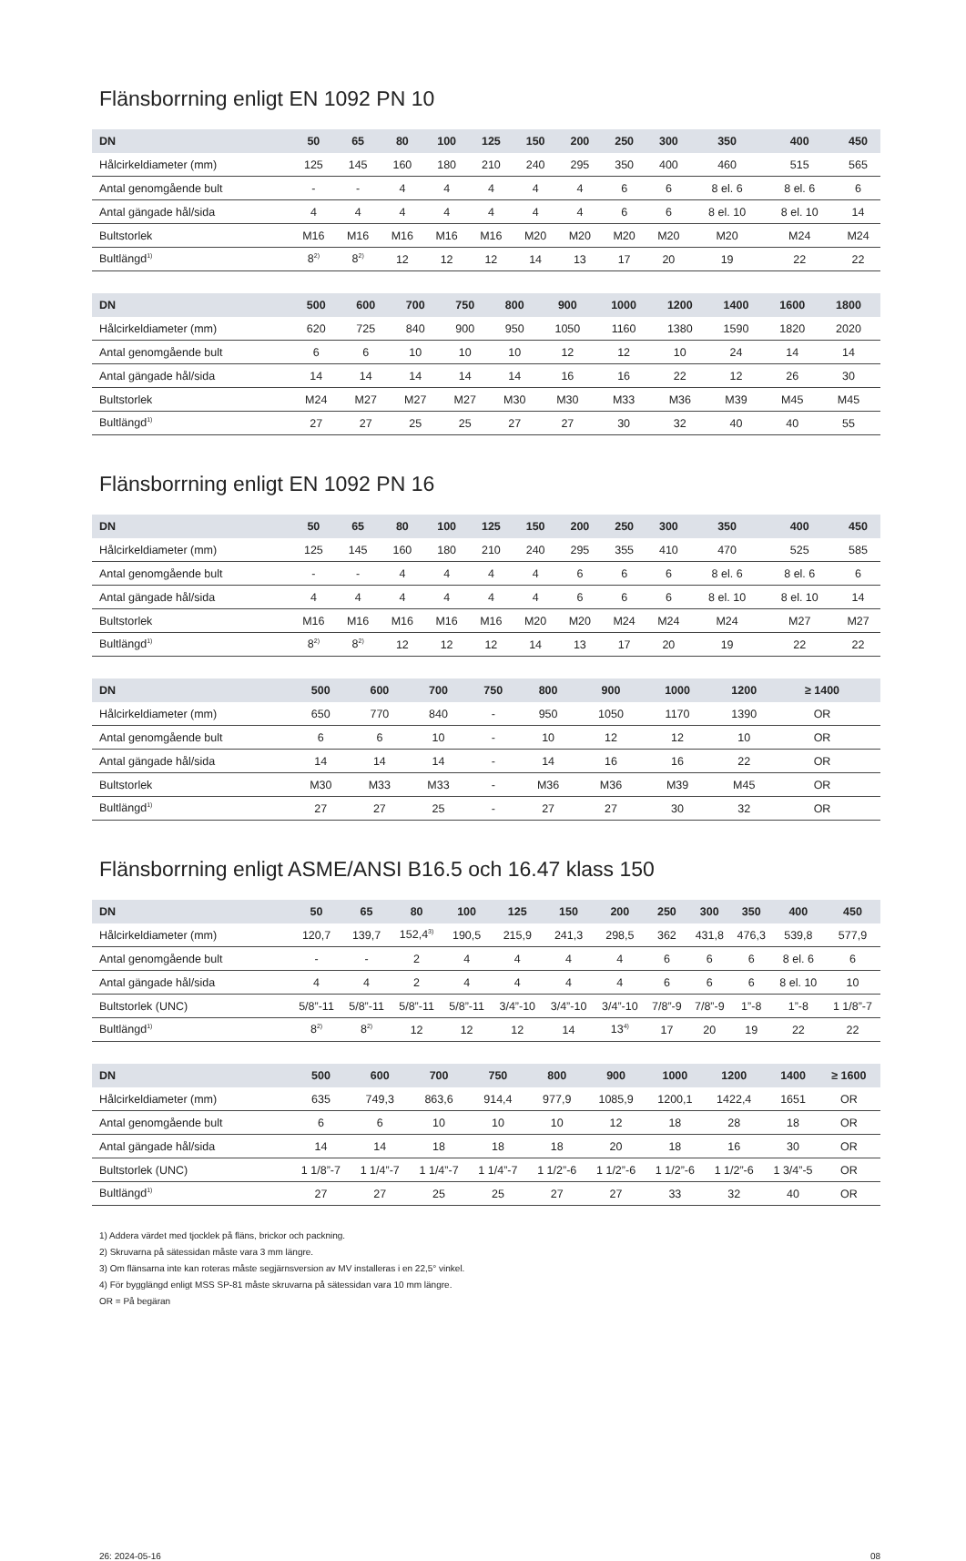Flänsborrning enligt EN 1092 PN 10
| DN | 50 | 65 | 80 | 100 | 125 | 150 | 200 | 250 | 300 | 350 | 400 | 450 |
| --- | --- | --- | --- | --- | --- | --- | --- | --- | --- | --- | --- | --- |
| Hålcirkeldiameter (mm) | 125 | 145 | 160 | 180 | 210 | 240 | 295 | 350 | 400 | 460 | 515 | 565 |
| Antal genomgående bult | - | - | 4 | 4 | 4 | 4 | 4 | 6 | 6 | 8 el. 6 | 8 el. 6 | 6 |
| Antal gängade hål/sida | 4 | 4 | 4 | 4 | 4 | 4 | 4 | 6 | 6 | 8 el. 10 | 8 el. 10 | 14 |
| Bultstorlek | M16 | M16 | M16 | M16 | M16 | M20 | M20 | M20 | M20 | M20 | M24 | M24 |
| Bultlängd<sup>1)</sup> | 8<sup>2)</sup> | 8<sup>2)</sup> | 12 | 12 | 12 | 14 | 13 | 17 | 20 | 19 | 22 | 22 |
| DN | 500 | 600 | 700 | 750 | 800 | 900 | 1000 | 1200 | 1400 | 1600 | 1800 | |
| --- | --- | --- | --- | --- | --- | --- | --- | --- | --- | --- | --- | --- |
| Hålcirkeldiameter (mm) | 620 | 725 | 840 | 900 | 950 | 1050 | 1160 | 1380 | 1590 | 1820 | 2020 | |
| Antal genomgående bult | 6 | 6 | 10 | 10 | 10 | 12 | 12 | 10 | 24 | 14 | 14 | |
| Antal gängade hål/sida | 14 | 14 | 14 | 14 | 14 | 16 | 16 | 22 | 12 | 26 | 30 | |
| Bultstorlek | M24 | M27 | M27 | M27 | M30 | M30 | M33 | M36 | M39 | M45 | M45 | |
| Bultlängd<sup>1)</sup> | 27 | 27 | 25 | 25 | 27 | 27 | 30 | 32 | 40 | 40 | 55 | |
Flänsborrning enligt EN 1092 PN 16
| DN | 50 | 65 | 80 | 100 | 125 | 150 | 200 | 250 | 300 | 350 | 400 | 450 |
| --- | --- | --- | --- | --- | --- | --- | --- | --- | --- | --- | --- | --- |
| Hålcirkeldiameter (mm) | 125 | 145 | 160 | 180 | 210 | 240 | 295 | 355 | 410 | 470 | 525 | 585 |
| Antal genomgående bult | - | - | 4 | 4 | 4 | 4 | 6 | 6 | 6 | 8 el. 6 | 8 el. 6 | 6 |
| Antal gängade hål/sida | 4 | 4 | 4 | 4 | 4 | 4 | 6 | 6 | 6 | 8 el. 10 | 8 el. 10 | 14 |
| Bultstorlek | M16 | M16 | M16 | M16 | M16 | M20 | M20 | M24 | M24 | M24 | M27 | M27 |
| Bultlängd<sup>1)</sup> | 8<sup>2)</sup> | 8<sup>2)</sup> | 12 | 12 | 12 | 14 | 13 | 17 | 20 | 19 | 22 | 22 |
| DN | 500 | 600 | 700 | 750 | 800 | 900 | 1000 | 1200 | ≥ 1400 | | | |
| --- | --- | --- | --- | --- | --- | --- | --- | --- | --- | --- | --- | --- |
| Hålcirkeldiameter (mm) | 650 | 770 | 840 | - | 950 | 1050 | 1170 | 1390 | OR | | | |
| Antal genomgående bult | 6 | 6 | 10 | - | 10 | 12 | 12 | 10 | OR | | | |
| Antal gängade hål/sida | 14 | 14 | 14 | - | 14 | 16 | 16 | 22 | OR | | | |
| Bultstorlek | M30 | M33 | M33 | - | M36 | M36 | M39 | M45 | OR | | | |
| Bultlängd<sup>1)</sup> | 27 | 27 | 25 | - | 27 | 27 | 30 | 32 | OR | | | |
Flänsborrning enligt ASME/ANSI B16.5 och 16.47 klass 150
| DN | 50 | 65 | 80 | 100 | 125 | 150 | 200 | 250 | 300 | 350 | 400 | 450 |
| --- | --- | --- | --- | --- | --- | --- | --- | --- | --- | --- | --- | --- |
| Hålcirkeldiameter (mm) | 120,7 | 139,7 | 152,4<sup>3)</sup> | 190,5 | 215,9 | 241,3 | 298,5 | 362 | 431,8 | 476,3 | 539,8 | 577,9 |
| Antal genomgående bult | - | - | 2 | 4 | 4 | 4 | 4 | 6 | 6 | 6 | 8 el. 6 | 6 |
| Antal gängade hål/sida | 4 | 4 | 2 | 4 | 4 | 4 | 4 | 6 | 6 | 6 | 8 el. 10 | 10 |
| Bultstorlek (UNC) | 5/8”-11 | 5/8”-11 | 5/8”-11 | 5/8”-11 | 3/4”-10 | 3/4”-10 | 3/4”-10 | 7/8”-9 | 7/8”-9 | 1”-8 | 1”-8 | 1 1/8”-7 |
| Bultlängd<sup>1)</sup> | 8<sup>2)</sup> | 8<sup>2)</sup> | 12 | 12 | 12 | 14 | 13<sup>4)</sup> | 17 | 20 | 19 | 22 | 22 |
| DN | 500 | 600 | 700 | 750 | 800 | 900 | 1000 | 1200 | 1400 | ≥ 1600 | | |
| --- | --- | --- | --- | --- | --- | --- | --- | --- | --- | --- | --- | --- |
| Hålcirkeldiameter (mm) | 635 | 749,3 | 863,6 | 914,4 | 977,9 | 1085,9 | 1200,1 | 1422,4 | 1651 | OR | | |
| Antal genomgående bult | 6 | 6 | 10 | 10 | 10 | 12 | 18 | 28 | 18 | OR | | |
| Antal gängade hål/sida | 14 | 14 | 18 | 18 | 18 | 20 | 18 | 16 | 30 | OR | | |
| Bultstorlek (UNC) | 1 1/8”-7 | 1 1/4”-7 | 1 1/4”-7 | 1 1/4”-7 | 1 1/2”-6 | 1 1/2”-6 | 1 1/2”-6 | 1 1/2”-6 | 1 3/4”-5 | OR | | |
| Bultlängd<sup>1)</sup> | 27 | 27 | 25 | 25 | 27 | 27 | 33 | 32 | 40 | OR | | |
1) Addera värdet med tjocklek på fläns, brickor och packning.
2) Skruvarna på sätessidan måste vara 3 mm längre.
3) Om flänsarna inte kan roteras måste segjärnsversion av MV installeras i en 22,5° vinkel.
4) För bygglängd enligt MSS SP-81 måste skruvarna på sätessidan vara 10 mm längre.
OR = På begäran
26: 2024-05-16 08